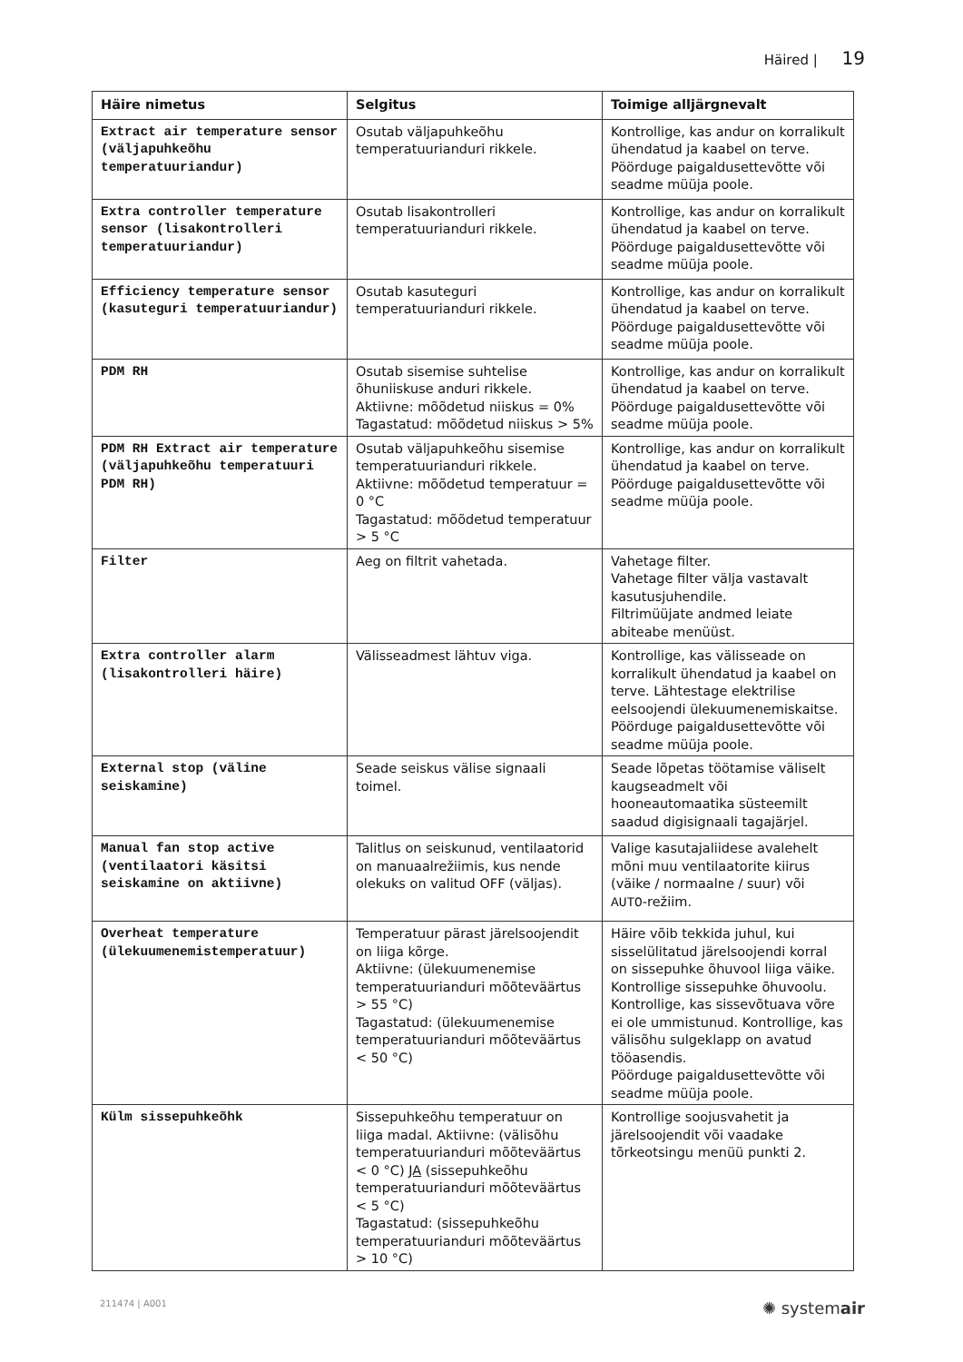Häired | 19
| Häire nimetus | Selgitus | Toimige alljärgnevalt |
| --- | --- | --- |
| Extract air temperature sensor (väljapuhkeõhu temperatuuriandur) | Osutab väljapuhkeõhu temperatuurianduri rikkele. | Kontrollige, kas andur on korralikult ühendatud ja kaabel on terve. Pöörduge paigaldusettevõtte või seadme müüja poole. |
| Extra controller temperature sensor (lisakontrolleri temperatuuriandur) | Osutab lisakontrolleri temperatuurianduri rikkele. | Kontrollige, kas andur on korralikult ühendatud ja kaabel on terve. Pöörduge paigaldusettevõtte või seadme müüja poole. |
| Efficiency temperature sensor (kasuteguri temperatuuriandur) | Osutab kasuteguri temperatuurianduri rikkele. | Kontrollige, kas andur on korralikult ühendatud ja kaabel on terve. Pöörduge paigaldusettevõtte või seadme müüja poole. |
| PDM RH | Osutab sisemise suhtelise õhuniiskuse anduri rikkele. Aktiivne: mõõdetud niiskus = 0% Tagastatud: mõõdetud niiskus > 5% | Kontrollige, kas andur on korralikult ühendatud ja kaabel on terve. Pöörduge paigaldusettevõtte või seadme müüja poole. |
| PDM RH Extract air temperature (väljapuhkeõhu temperatuuri PDM RH) | Osutab väljapuhkeõhu sisemise temperatuurianduri rikkele. Aktiivne: mõõdetud temperatuur = 0 °C Tagastatud: mõõdetud temperatuur > 5 °C | Kontrollige, kas andur on korralikult ühendatud ja kaabel on terve. Pöörduge paigaldusettevõtte või seadme müüja poole. |
| Filter | Aeg on filtrit vahetada. | Vahetage filter. Vahetage filter välja vastavalt kasutusjuhendile. Filtrimüüjate andmed leiate abiteabe menüüst. |
| Extra controller alarm (lisakontrolleri häire) | Välisseadmest lähtuv viga. | Kontrollige, kas välisseade on korralikult ühendatud ja kaabel on terve. Lähtestage elektrilise eelsoojendi ülekuumenemiskaitse. Pöörduge paigaldusettevõtte või seadme müüja poole. |
| External stop (väline seiskamine) | Seade seiskus välise signaali toimel. | Seade lõpetas töötamise väliselt kaugseadmelt või hooneautomaatika süsteemilt saadud digisignaali tagajärjel. |
| Manual fan stop active (ventilaatori käsitsi seiskamine on aktiivne) | Talitlus on seiskunud, ventilaatorid on manuaalrežiimis, kus nende olekuks on valitud OFF (väljas). | Valige kasutajaliidese avalehelt mõni muu ventilaatorite kiirus (väike / normaalne / suur) või AUTO -režiim. |
| Overheat temperature (ülekuumenemistemperatuur) | Temperatuur pärast järelsoojendit on liiga kõrge. Aktiivne: (ülekuumenemise temperatuurianduri mõõteväärtus > 55 °C) Tagastatud: (ülekuumenemise temperatuurianduri mõõteväärtus < 50 °C) | Häire võib tekkida juhul, kui sisselülitatud järelsoojendi korral on sissepuhke õhuvool liiga väike. Kontrollige sissepuhke õhuvoolu. Kontrollige, kas sissevõtuava võre ei ole ummistunud. Kontrollige, kas välisõhu sulgeklapp on avatud tööasendis. Pöörduge paigaldusettevõtte või seadme müüja poole. |
| Külm sissepuhkeõhk | Sissepuhkeõhu temperatuur on liiga madal. Aktiivne: (välisõhu temperatuurianduri mõõteväärtus < 0 °C) JA (sissepuhkeõhu temperatuurianduri mõõteväärtus < 5 °C) Tagastatud: (sissepuhkeõhu temperatuurianduri mõõteväärtus > 10 °C) | Kontrollige soojusvahetit ja järelsoojendit või vaadake tõrkeotsingu menüü punkti 2. |
211474 | A001 ✺ systemair